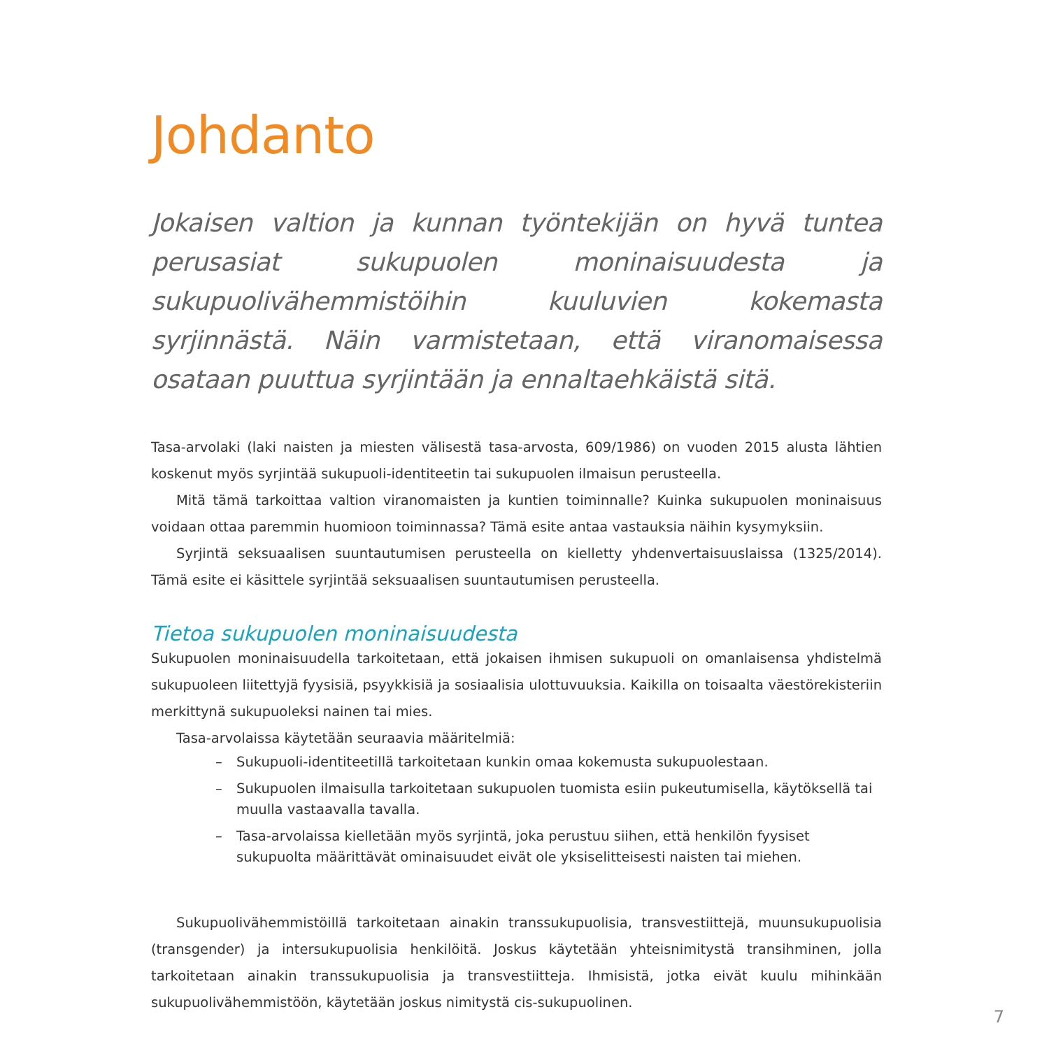Johdanto
Jokaisen valtion ja kunnan työntekijän on hyvä tuntea perusasiat sukupuolen moninaisuudesta ja sukupuolivähemmistöihin kuuluvien kokemasta syrjinnästä. Näin varmistetaan, että viranomaisessa osataan puuttua syrjintään ja ennaltaehkäistä sitä.
Tasa-arvolaki (laki naisten ja miesten välisestä tasa-arvosta, 609/1986) on vuoden 2015 alusta lähtien koskenut myös syrjintää sukupuoli-identiteetin tai sukupuolen ilmaisun perusteella.
Mitä tämä tarkoittaa valtion viranomaisten ja kuntien toiminnalle? Kuinka sukupuolen moninaisuus voidaan ottaa paremmin huomioon toiminnassa? Tämä esite antaa vastauksia näihin kysymyksiin.
Syrjintä seksuaalisen suuntautumisen perusteella on kielletty yhdenvertaisuuslaissa (1325/2014). Tämä esite ei käsittele syrjintää seksuaalisen suuntautumisen perusteella.
Tietoa sukupuolen moninaisuudesta
Sukupuolen moninaisuudella tarkoitetaan, että jokaisen ihmisen sukupuoli on omanlaisensa yhdistelmä sukupuoleen liitettyjä fyysisiä, psyykkisiä ja sosiaalisia ulottuvuuksia. Kaikilla on toisaalta väestörekisteriin merkittynä sukupuoleksi nainen tai mies.
Tasa-arvolaissa käytetään seuraavia määritelmiä:
– Sukupuoli-identiteetillä tarkoitetaan kunkin omaa kokemusta sukupuolestaan.
– Sukupuolen ilmaisulla tarkoitetaan sukupuolen tuomista esiin pukeutumisella, käytöksellä tai muulla vastaavalla tavalla.
– Tasa-arvolaissa kielletään myös syrjintä, joka perustuu siihen, että henkilön fyysiset sukupuolta määrittävät ominaisuudet eivät ole yksiselitteisesti naisten tai miehen.
Sukupuolivähemmistöillä tarkoitetaan ainakin transsukupuolisia, transvestiittejä, muunsukupuolisia (transgender) ja intersukupuolisia henkilöitä. Joskus käytetään yhteisnimitystä transihminen, jolla tarkoitetaan ainakin transsukupuolisia ja transvestiitteja. Ihmisistä, jotka eivät kuulu mihinkään sukupuolivähemmistöön, käytetään joskus nimitystä cis-sukupuolinen.
7